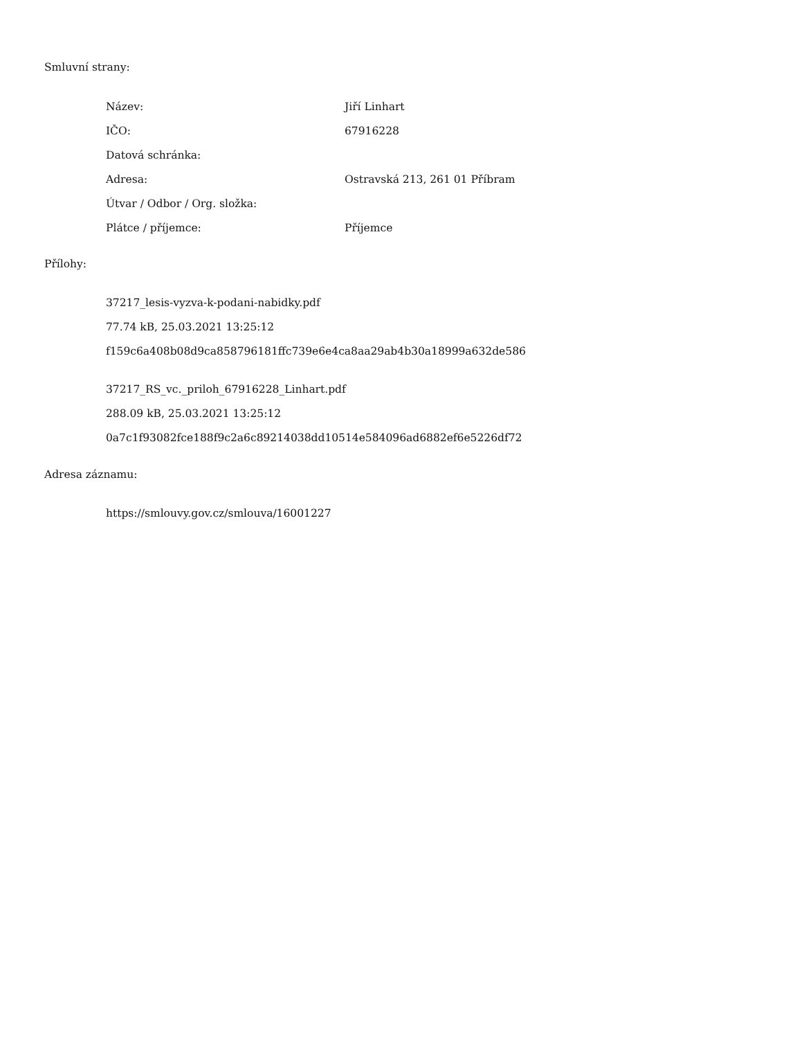Smluvní strany:
| Název: | Jiří Linhart |
| IČO: | 67916228 |
| Datová schránka: | |
| Adresa: | Ostravská 213, 261 01 Příbram |
| Útvar / Odbor / Org. složka: | |
| Plátce / příjemce: | Příjemce |
Přílohy:
37217_lesis-vyzva-k-podani-nabidky.pdf
77.74 kB, 25.03.2021 13:25:12
f159c6a408b08d9ca858796181ffc739e6e4ca8aa29ab4b30a18999a632de586
37217_RS_vc._priloh_67916228_Linhart.pdf
288.09 kB, 25.03.2021 13:25:12
0a7c1f93082fce188f9c2a6c89214038dd10514e584096ad6882ef6e5226df72
Adresa záznamu:
https://smlouvy.gov.cz/smlouva/16001227